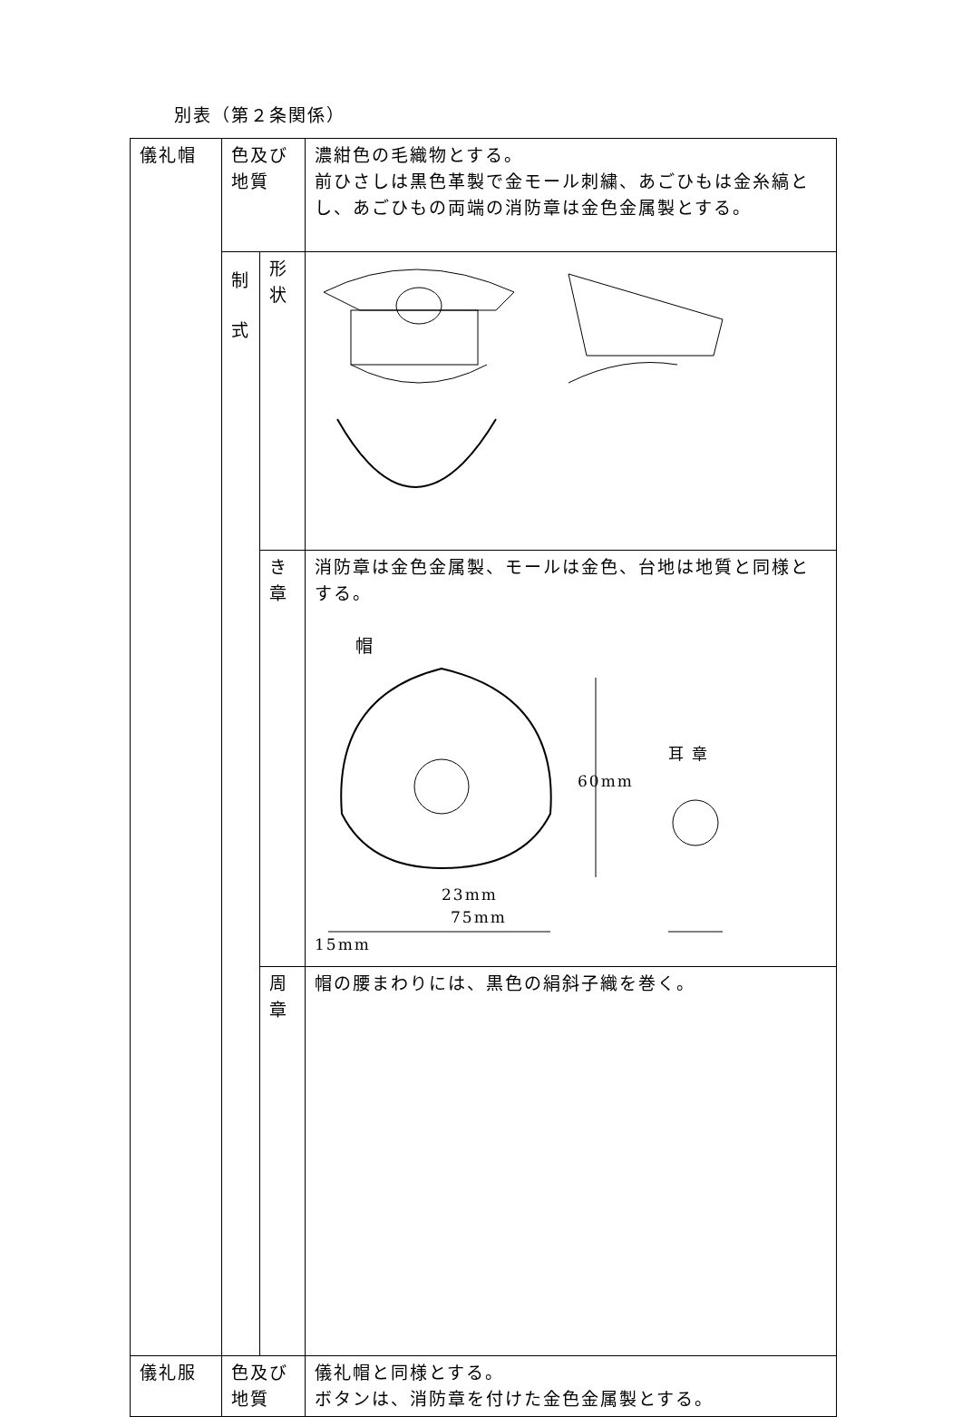別表（第２条関係）
| 儀礼帽 | 色及び地質 | | 濃紺色の毛織物とする。 前ひさしは黒色革製で金モール刺繍、あごひもは金糸縞とし、あごひもの両端の消防章は金色金属製とする。 |
| | 制 式 | 形状 | |
| | | き章 | 消防章は金色金属製、モールは金色、台地は地質と同様とする。 帽 60mm 耳 章 23mm 75mm 15mm |
| | | 周章 | 帽の腰まわりには、黒色の絹斜子織を巻く。 |
| 儀礼服 | 色及び地質 | | 儀礼帽と同様とする。 ボタンは、消防章を付けた金色金属製とする。 |